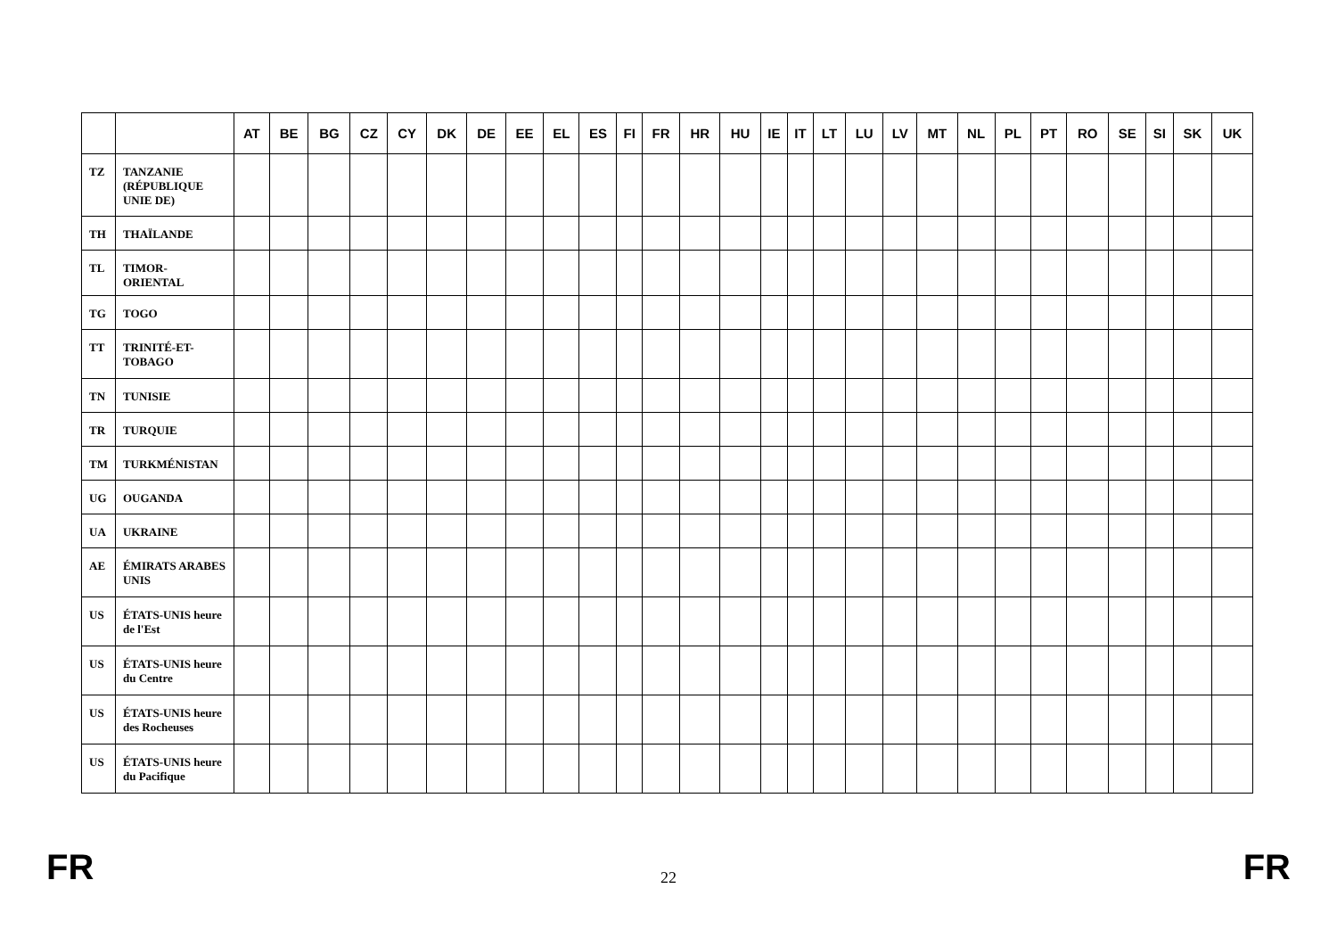| | | AT | BE | BG | CZ | CY | DK | DE | EE | EL | ES | FI | FR | HR | HU | IE | IT | LT | LU | LV | MT | NL | PL | PT | RO | SE | SI | SK | UK |
| --- | --- | --- | --- | --- | --- | --- | --- | --- | --- | --- | --- | --- | --- | --- | --- | --- | --- | --- | --- | --- | --- | --- | --- | --- | --- | --- | --- | --- | --- |
| TZ | TANZANIE (RÉPUBLIQUE UNIE DE) | | | | | | | | | | | | | | | | | | | | | | | | | | | | |
| TH | THAÏLANDE | | | | | | | | | | | | | | | | | | | | | | | | | | | | |
| TL | TIMOR-ORIENTAL | | | | | | | | | | | | | | | | | | | | | | | | | | | | |
| TG | TOGO | | | | | | | | | | | | | | | | | | | | | | | | | | | | |
| TT | TRINITÉ-ET-TOBAGO | | | | | | | | | | | | | | | | | | | | | | | | | | | | |
| TN | TUNISIE | | | | | | | | | | | | | | | | | | | | | | | | | | | | |
| TR | TURQUIE | | | | | | | | | | | | | | | | | | | | | | | | | | | | |
| TM | TURKMÉNISTAN | | | | | | | | | | | | | | | | | | | | | | | | | | | | |
| UG | OUGANDA | | | | | | | | | | | | | | | | | | | | | | | | | | | | |
| UA | UKRAINE | | | | | | | | | | | | | | | | | | | | | | | | | | | | |
| AE | ÉMIRATS ARABES UNIS | | | | | | | | | | | | | | | | | | | | | | | | | | | | |
| US | ÉTATS-UNIS heure de l'Est | | | | | | | | | | | | | | | | | | | | | | | | | | | | |
| US | ÉTATS-UNIS heure du Centre | | | | | | | | | | | | | | | | | | | | | | | | | | | | |
| US | ÉTATS-UNIS heure des Rocheuses | | | | | | | | | | | | | | | | | | | | | | | | | | | | |
| US | ÉTATS-UNIS heure du Pacifique | | | | | | | | | | | | | | | | | | | | | | | | | | | | |
FR 22 FR